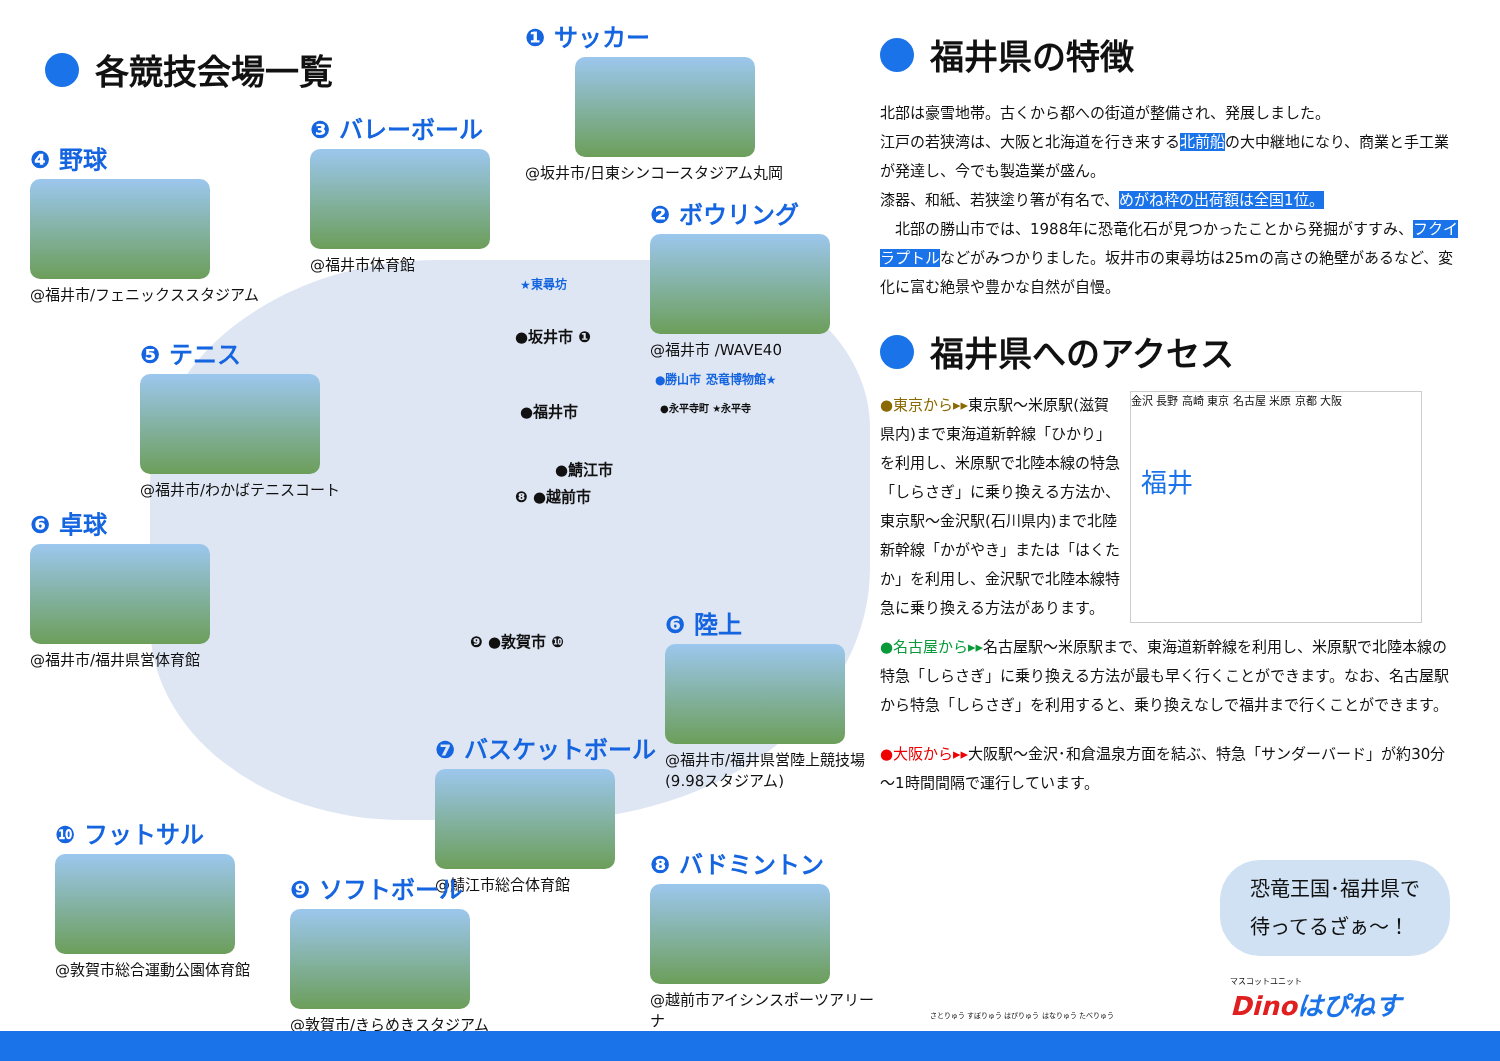各競技会場一覧
❶ サッカー
@坂井市/日東シンコースタジアム丸岡
❸ バレーボール
@福井市体育館
❹ 野球
@福井市/フェニックススタジアム
❷ ボウリング
@福井市 /WAVE40
❺ テニス
@福井市/わかばテニスコート
❻ 卓球
@福井市/福井県営体育館
❻ 陸上
@福井市/福井県営陸上競技場 (9.98スタジアム)
❼ バスケットボール
@鯖江市総合体育館
❿ フットサル
@敦賀市総合運動公園体育館
❾ ソフトボール
@敦賀市/きらめきスタジアム
❽ バドミントン
@越前市アイシンスポーツアリーナ
★東尋坊
●坂井市 ❶
●福井市
●勝山市 恐竜博物館★
●永平寺町 ★永平寺
●鯖江市
❽ ●越前市
❾ ●敦賀市 ❿
福井県の特徴
北部は豪雪地帯。古くから都への街道が整備され、発展しました。
江戸の若狭湾は、大阪と北海道を行き来する北前船の大中継地になり、商業と手工業が発達し、今でも製造業が盛ん。
漆器、和紙、若狭塗り箸が有名で、めがね枠の出荷額は全国1位。
　北部の勝山市では、1988年に恐竜化石が見つかったことから発掘がすすみ、フクイラプトルなどがみつかりました。坂井市の東尋坊は25mの高さの絶壁があるなど、変化に富む絶景や豊かな自然が自慢。
福井県へのアクセス
●東京から▸▸東京駅～米原駅(滋賀県内)まで東海道新幹線「ひかり」を利用し、米原駅で北陸本線の特急「しらさぎ」に乗り換える方法か、東京駅～金沢駅(石川県内)まで北陸新幹線「かがやき」または「はくたか」を利用し、金沢駅で北陸本線特急に乗り換える方法があります。
福井
金沢 長野 高崎 東京 名古屋 米原 京都 大阪
●名古屋から▸▸名古屋駅～米原駅まで、東海道新幹線を利用し、米原駅で北陸本線の特急「しらさぎ」に乗り換える方法が最も早く行くことができます。なお、名古屋駅から特急「しらさぎ」を利用すると、乗り換えなしで福井まで行くことができます。
●大阪から▸▸大阪駅～金沢･和倉温泉方面を結ぶ、特急「サンダーバード」が約30分～1時間間隔で運行しています。
恐竜王国･福井県で
待ってるざぁ～！
さとりゅう すぽりゅう はぴりゅう はなりゅう たべりゅう
マスコットユニット
Dinoはぴねす